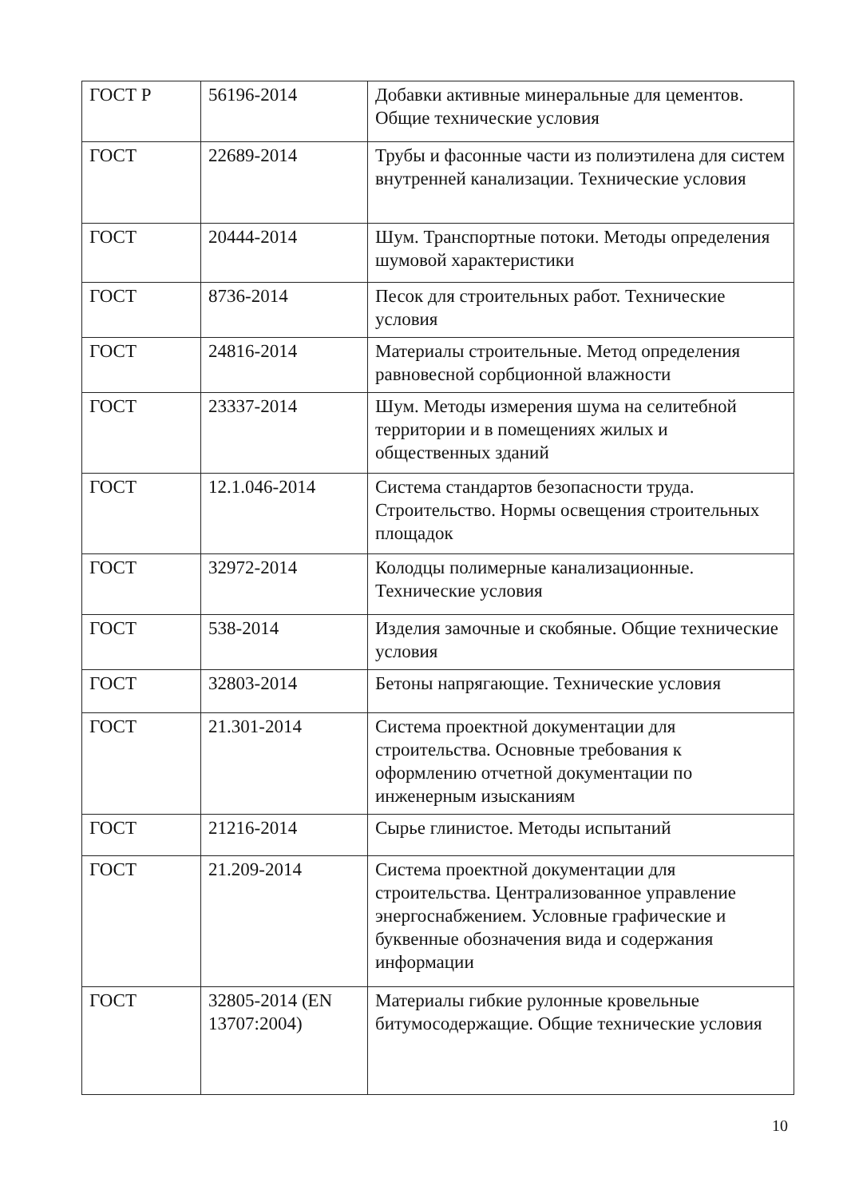| ГОСТ Р | 56196-2014 | Добавки активные минеральные для цементов. Общие технические условия |
| ГОСТ | 22689-2014 | Трубы и фасонные части из полиэтилена для систем внутренней канализации. Технические условия |
| ГОСТ | 20444-2014 | Шум. Транспортные потоки. Методы определения шумовой характеристики |
| ГОСТ | 8736-2014 | Песок для строительных работ. Технические условия |
| ГОСТ | 24816-2014 | Материалы строительные. Метод определения равновесной сорбционной влажности |
| ГОСТ | 23337-2014 | Шум. Методы измерения шума на селитебной территории и в помещениях жилых и общественных зданий |
| ГОСТ | 12.1.046-2014 | Система стандартов безопасности труда. Строительство. Нормы освещения строительных площадок |
| ГОСТ | 32972-2014 | Колодцы полимерные канализационные. Технические условия |
| ГОСТ | 538-2014 | Изделия замочные и скобяные. Общие технические условия |
| ГОСТ | 32803-2014 | Бетоны напрягающие. Технические условия |
| ГОСТ | 21.301-2014 | Система проектной документации для строительства. Основные требования к оформлению отчетной документации по инженерным изысканиям |
| ГОСТ | 21216-2014 | Сырье глинистое. Методы испытаний |
| ГОСТ | 21.209-2014 | Система проектной документации для строительства. Централизованное управление энергоснабжением. Условные графические и буквенные обозначения вида и содержания информации |
| ГОСТ | 32805-2014 (EN 13707:2004) | Материалы гибкие рулонные кровельные битумосодержащие. Общие технические условия |
10